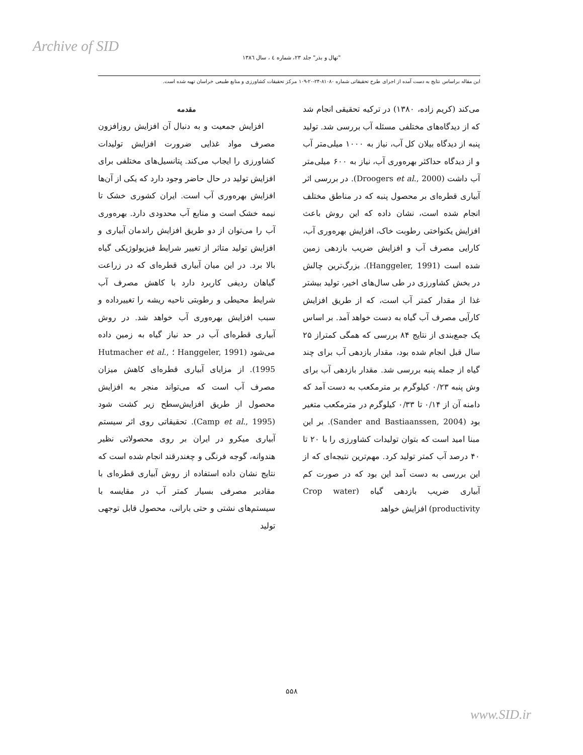Archive of SID
"نهال و بذر" جلد ۲۳، شماره ٤ ، سال ١٣٨٦
این مقاله براساس نتایج به دست آمده از اجرای طرح تحقیقاتی شماره ۸۱۰۸۰-۲۴-۲۰-۱۰۹ مرکز تحقیقات کشاورزی و منابع طبیعی خراسان تهیه شده است.
مقدمه
افزایش جمعیت و به دنبال آن افزایش روزافزون مصرف مواد غذایی ضرورت افزایش تولیدات کشاورزی را ایجاب می‌کند. پتانسیل‌های مختلفی برای افزایش تولید در حال حاضر وجود دارد که یکی از آن‌ها افزایش بهره‌وری آب است. ایران کشوری خشک تا نیمه خشک است و منابع آب محدودی دارد. بهره‌وری آب را می‌توان از دو طریق افزایش راندمان آبیاری و افزایش تولید متاثر از تغییر شرایط فیزیولوژیکی گیاه بالا برد. در این میان آبیاری قطره‌ای که در زراعت گیاهان ردیفی کاربرد دارد با کاهش مصرف آب شرایط محیطی و رطوبتی ناحیه ریشه را تغییرداده و سبب افزایش بهره‌وری آب خواهد شد. در روش آبیاری قطره‌ای آب در حد نیاز گیاه به زمین داده می‌شود (Hanggeler, 1991 ؛ Hutmacher et al., 1995). از مزایای آبیاری قطره‌ای کاهش میزان مصرف آب است که می‌تواند منجر به افزایش محصول از طریق افزایش‌سطح زیر کشت شود (Camp et al., 1995). تحقیقاتی روی اثر سیستم آبیاری میکرو در ایران بر روی محصولاتی نظیر هندوانه، گوجه فرنگی و چغندرقند انجام شده است که نتایج نشان داده استفاده از روش آبیاری قطره‌ای با مقادیر مصرفی بسیار کمتر آب در مقایسه با سیستم‌های نشتی و حتی بارانی، محصول قابل توجهی تولید
می‌کند (کریم زاده، ۱۳۸۰) در ترکیه تحقیقی انجام شد که از دیدگاه‌های مختلفی مسئله آب بررسی شد. تولید پنبه از دیدگاه بیلان کل آب، نیاز به ۱۰۰۰ میلی‌متر آب و از دیدگاه حداکثر بهره‌وری آب، نیاز به ۶۰۰ میلی‌متر آب داشت (Droogers et al., 2000). در بررسی اثر آبیاری قطره‌ای بر محصول پنبه که در مناطق مختلف انجام شده است، نشان داده که این روش باعث افزایش یکنواختی رطوبت خاک، افزایش بهره‌وری آب، کارایی مصرف آب و افزایش ضریب بازدهی زمین شده است (Hanggeler, 1991). بزرگ‌ترین چالش در بخش کشاورزی در طی سال‌های اخیر، تولید بیشتر غذا از مقدار کمتر آب است، که از طریق افزایش کارآیی مصرف آب گیاه به دست خواهد آمد. بر اساس یک جمع‌بندی از نتایج ۸۴ بررسی که همگی کمتراز ۲۵ سال قبل انجام شده بود، مقدار بازدهی آب برای چند گیاه از جمله پنبه بررسی شد. مقدار بازدهی آب برای وش پنبه ۰/۲۳ کیلوگرم بر مترمکعب به دست آمد که دامنه آن از ۰/۱۴ تا ۰/۳۳ کیلوگرم در مترمکعب متغیر بود (Sander and Bastiaanssen, 2004). بر این مبنا امید است که بتوان تولیدات کشاورزی را با ۲۰ تا ۴۰ درصد آب کمتر تولید کرد. مهم‌ترین نتیجه‌ای که از این بررسی به دست آمد این بود که در صورت کم آبیاری ضریب بازدهی گیاه (Crop water productivity) افزایش خواهد
۵۵۸
www.SID.ir